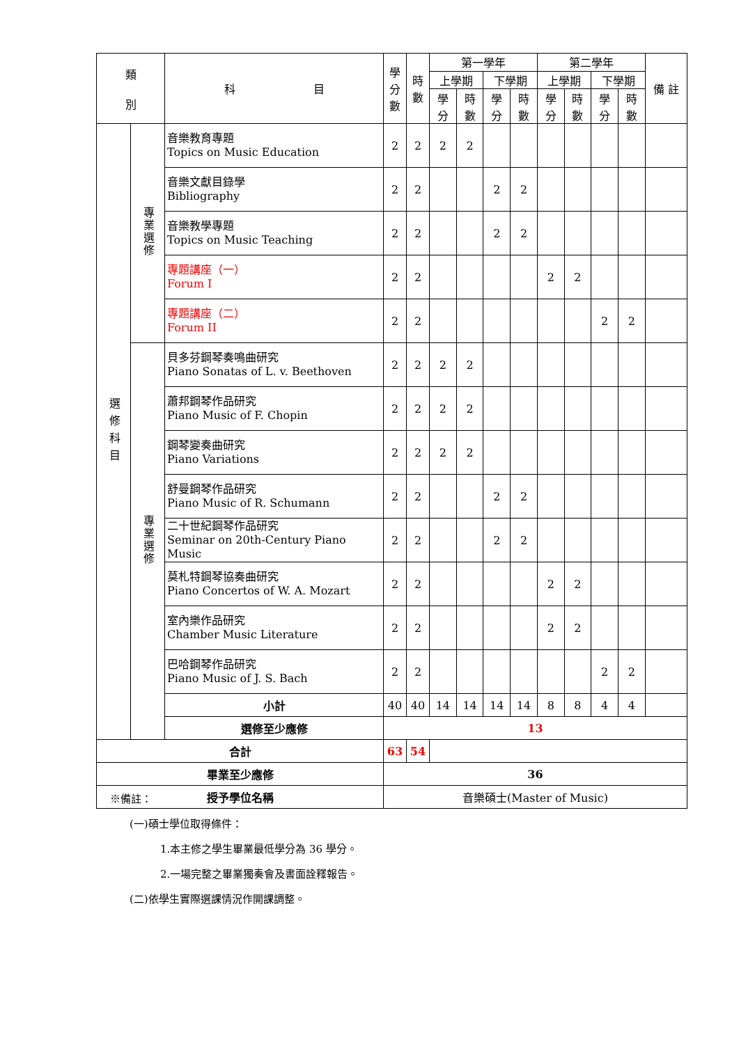| 類 別 | | 科 目 | 學 分 數 | 時 數 | 第一學年 | | | | 第二學年 | | | | 備 註 |
| --- | --- | --- | --- | --- | --- | --- | --- | --- | --- | --- | --- | --- | --- |
| | | | | | 上學期 | | 下學期 | | 上學期 | | 下學期 | | |
| | | | | | 學 分 | 時 數 | 學 分 | 時 數 | 學 分 | 時 數 | 學 分 | 時 數 | |
| 選 修 科 目 | 專業選修 | 音樂教育專題 Topics on Music Education | 2 | 2 | 2 | 2 | | | | | | | |
| | | 音樂文獻目錄學 Bibliography | 2 | 2 | | | 2 | 2 | | | | | |
| | | 音樂教學專題 Topics on Music Teaching | 2 | 2 | | | 2 | 2 | | | | | |
| | | 專題講座（一） Forum I | 2 | 2 | | | | | 2 | 2 | | | |
| | | 專題講座（二） Forum II | 2 | 2 | | | | | | | 2 | 2 | |
| | 專業選修 | 貝多芬鋼琴奏鳴曲研究 Piano Sonatas of L. v. Beethoven | 2 | 2 | 2 | 2 | | | | | | | |
| | | 蕭邦鋼琴作品研究 Piano Music of F. Chopin | 2 | 2 | 2 | 2 | | | | | | | |
| | | 鋼琴變奏曲研究 Piano Variations | 2 | 2 | 2 | 2 | | | | | | | |
| | | 舒曼鋼琴作品研究 Piano Music of R. Schumann | 2 | 2 | | | 2 | 2 | | | | | |
| | | 二十世紀鋼琴作品研究 Seminar on 20th-Century Piano Music | 2 | 2 | | | 2 | 2 | | | | | |
| | | 莫札特鋼琴協奏曲研究 Piano Concertos of W. A. Mozart | 2 | 2 | | | | | 2 | 2 | | | |
| | | 室內樂作品研究 Chamber Music Literature | 2 | 2 | | | | | 2 | 2 | | | |
| | | 巴哈鋼琴作品研究 Piano Music of J. S. Bach | 2 | 2 | | | | | | | 2 | 2 | |
| | | 小計 | 40 | 40 | 14 | 14 | 14 | 14 | 8 | 8 | 4 | 4 | |
| | | 選修至少應修 | 13 | | | | | | | | | | |
| 合計 | | | 63 | 54 | | | | | | | | | |
| 畢業至少應修 | | | 36 | | | | | | | | | | |
| 授予學位名稱 | | | 音樂碩士(Master of Music) | | | | | | | | | | |
※備註：
(一)碩士學位取得條件：
1.本主修之學生畢業最低學分為 36 學分。
2.一場完整之畢業獨奏會及書面詮釋報告。
(二)依學生實際選課情況作開課調整。